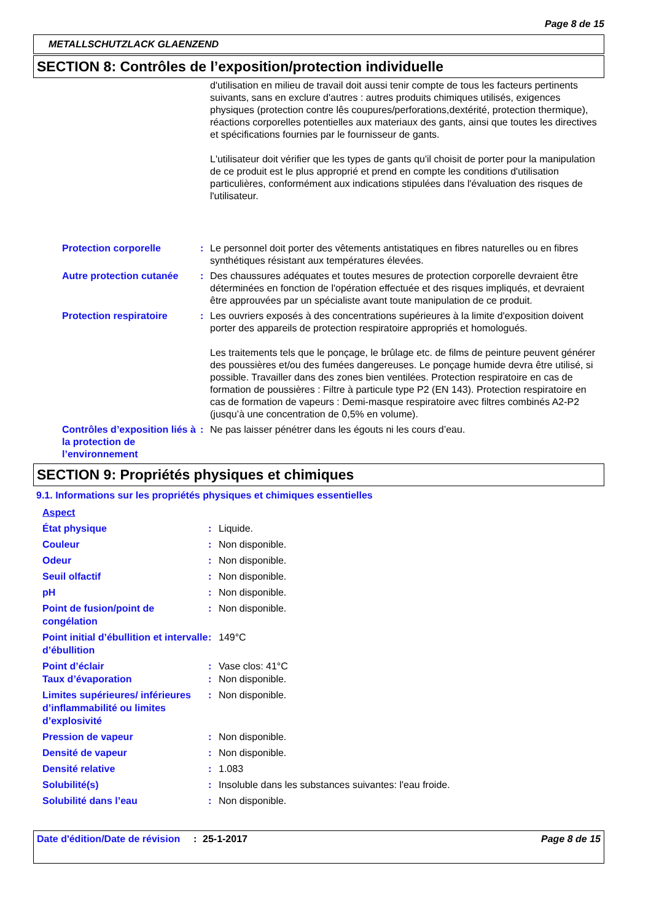Page 8 de 15
METALLSCHUTZLACK GLAENZEND
SECTION 8: Contrôles de l’exposition/protection individuelle
d'utilisation en milieu de travail doit aussi tenir compte de tous les facteurs pertinents suivants, sans en exclure d'autres : autres produits chimiques utilisés, exigences physiques (protection contre lês coupures/perforations,dextérité, protection thermique), réactions corporelles potentielles aux materiaux des gants, ainsi que toutes les directives et spécifications fournies par le fournisseur de gants.
L'utilisateur doit vérifier que les types de gants qu'il choisit de porter pour la manipulation de ce produit est le plus approprié et prend en compte les conditions d'utilisation particulières, conformément aux indications stipulées dans l'évaluation des risques de l'utilisateur.
Protection corporelle : Le personnel doit porter des vêtements antistatiques en fibres naturelles ou en fibres synthétiques résistant aux températures élevées.
Autre protection cutanée
: Des chaussures adéquates et toutes mesures de protection corporelle devraient être déterminées en fonction de l'opération effectuée et des risques impliqués, et devraient être approuvées par un spécialiste avant toute manipulation de ce produit.
Protection respiratoire : Les ouvriers exposés à des concentrations supérieures à la limite d'exposition doivent porter des appareils de protection respiratoire appropriés et homologués.
Les traitements tels que le ponçage, le brûlage etc. de films de peinture peuvent générer des poussières et/ou des fumées dangereuses. Le ponçage humide devra être utilisé, si possible. Travailler dans des zones bien ventilées. Protection respiratoire en cas de formation de poussières : Filtre à particule type P2 (EN 143). Protection respiratoire en cas de formation de vapeurs : Demi-masque respiratoire avec filtres combinés A2-P2 (jusqu’à une concentration de 0,5% en volume).
Contrôles d’exposition liés à la protection de l’environnement
: Ne pas laisser pénétrer dans les égouts ni les cours d’eau.
SECTION 9: Propriétés physiques et chimiques
9.1. Informations sur les propriétés physiques et chimiques essentielles
Aspect
État physique : Liquide.
Couleur : Non disponible.
Odeur : Non disponible.
Seuil olfactif : Non disponible.
pH : Non disponible.
Point de fusion/point de congélation
: Non disponible.
Point initial d’ébullition et intervalle d’ébullition
: 149°C
Point d’éclair : Vase clos: 41°C
Taux d’évaporation : Non disponible.
Limites supérieures/ inférieures d’inflammabilité ou limites d’explosivité
: Non disponible.
Pression de vapeur : Non disponible.
Densité de vapeur : Non disponible.
Densité relative : 1.083
Solubilité(s) : Insoluble dans les substances suivantes: l'eau froide.
Solubilité dans l’eau : Non disponible.
Date d'édition/Date de révision
: 25-1-2017 Page 8 de 15